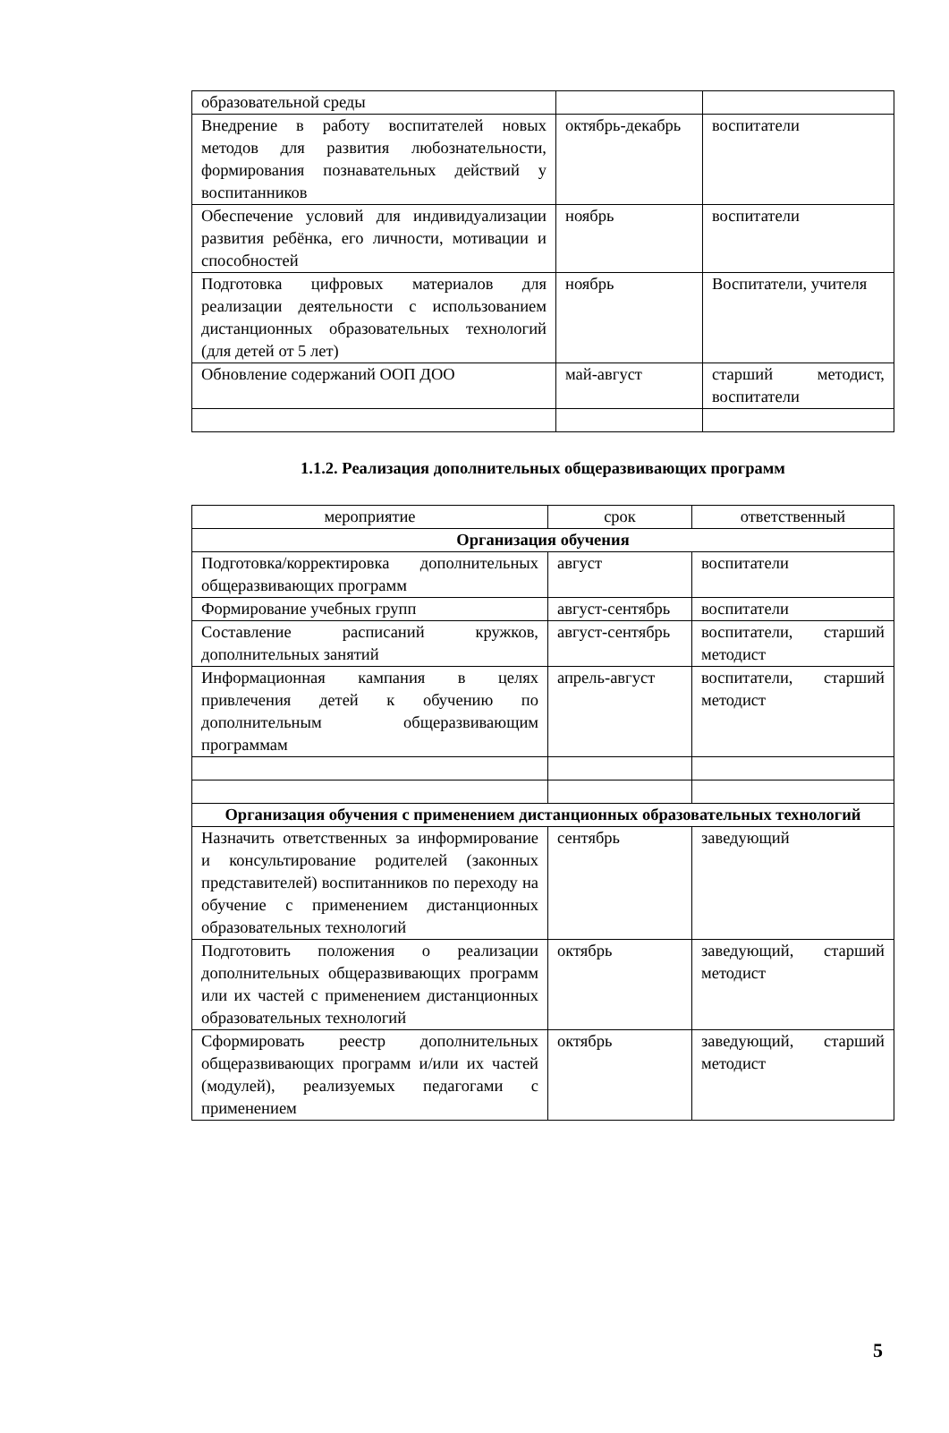| образовательной среды | | |
| Внедрение в работу воспитателей новых методов для развития любознательности, формирования познавательных действий у воспитанников | октябрь-декабрь | воспитатели |
| Обеспечение условий для индивидуализации развития ребёнка, его личности, мотивации и способностей | ноябрь | воспитатели |
| Подготовка цифровых материалов для реализации деятельности с использованием дистанционных образовательных технологий (для детей от 5 лет) | ноябрь | Воспитатели, учителя |
| Обновление содержаний ООП ДОО | май-август | старший методист, воспитатели |
1.1.2. Реализация дополнительных общеразвивающих программ
| мероприятие | срок | ответственный |
| Организация обучения | | |
| Подготовка/корректировка дополнительных общеразвивающих программ | август | воспитатели |
| Формирование учебных групп | август-сентябрь | воспитатели |
| Составление расписаний кружков, дополнительных занятий | август-сентябрь | воспитатели, старший методист |
| Информационная кампания в целях привлечения детей к обучению по дополнительным общеразвивающим программам | апрель-август | воспитатели, старший методист |
| Организация обучения с применением дистанционных образовательных технологий | | |
| Назначить ответственных за информирование и консультирование родителей (законных представителей) воспитанников по переходу на обучение с применением дистанционных образовательных технологий | сентябрь | заведующий |
| Подготовить положения о реализации дополнительных общеразвивающих программ или их частей с применением дистанционных образовательных технологий | октябрь | заведующий, старший методист |
| Сформировать реестр дополнительных общеразвивающих программ и/или их частей (модулей), реализуемых педагогами с применением | октябрь | заведующий, старший методист |
5